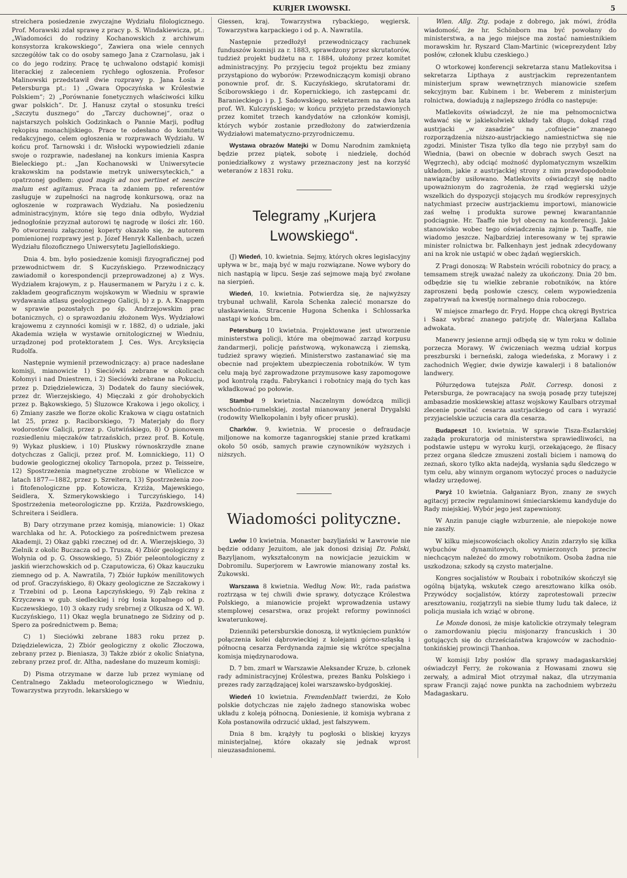KURJER LWOWSKI. 5
streichera posiedzenie zwyczajne Wydziału filologicznego. Prof. Morawski zdał sprawę z pracy p. S. Windakiewicza, pt.: „Wiadomości do rodziny Kochanowskich z archiwum konsystorza krakowskiego“, Zawiera ona wiele cennych szczegółów tak co do osoby samego Jana z Czarnolasu, jak i co do jego rodziny. Pracę tę uchwalono odstąpić komisji literackiej z zaleceniem rychłego ogłoszenia. Profesor Malinowski przedstawił dwie rozprawy p. Jana Łosia z Petersburga pt.: 1) „Gwara Opoczyńska w Królestwie Polskiem“; 2) „Porównanie fonetycznych właściwości kilku gwar polskich“. Dr. J. Hanusz czytał o stosunku treści „Szczytu dusznego“ do „Tarczy duchownej“, oraz o najstarszych polskich Godzinkach o Pannie Marji, podług rękopisu monachijskiego. Prace te odesłano do komitetu redakcyjnego, celem ogłoszenia w rozprawach Wydziału. W końcu prof. Tarnowski i dr. Wisłocki wypowiedzieli zdanie swoje o rozprawie, nadesłanej na konkurs imienia Kaspra Bieleckiego pt.: „Jan Kochanowski w Uniwersytecie krakowskim na podstawie metryk uniwersyteckich,“ a opatrzonej godłem: quod magis ad nos pertinet et nescire malum est agitamus. Praca ta zdaniem pp. referentów zasługuje w zupełności na nagrodę konkursową, oraz na ogłoszenie w rozprawach Wydziału. Na posiedzeniu administracyjnym, które się tego dnia odbyło, Wydział jednogłośnie przyznał autorowi tę nagrodę w ilości złr. 160. Po otworzeniu załączonej koperty okazało się, że autorem pomienionej rozprawy jest p. Józef Henryk Kallenbach, uczeń Wydziału filozoficznego Uniwersytetu Jagiellońskiego.
Dnia 4. bm. było posiedzenie komisji fizyograficznej pod przewodnictwem dr. S Kuczyńskiego. Przewodniczący zawiadomił o korespondencji przeprowadzonej a) z Wys. Wydziałem krajowym, z p. Hausermanem w Paryżu i z c. k. zakładem geograficznym wojskowym w Wiedniu w sprawie wydawania atlasu geologicznego Galicji, b) z p. A. Knappem w sprawie pozostałych po śp. Andrzejowskim prac botanicznych, c) o sprawozdaniu złożonem Wys. Wydziałowi krajowemu z czynności komisji w r. 1882, d) o udziale, jaki Akademia wzięła w wystawie ornitologicznej w Wiedniu, urządzonej pod protektoratem J. Ces. Wys. Arcyksięcia Rudolfa.
Następnie wymienił przewodniczący: a) prace nadesłane komisji, mianowicie 1) Sieciówki zebrane w okolicach Kołomyi i nad Dniestrem, i 2) Sieciówki zebrane na Pokuciu, przez p. Dziędzielewicza, 3) Dodatek do fauny sieciówek, przez dr. Wierzejskiego, 4) Mięczaki z gór drohobyckich przez p. Bąkowskiego, 5) Śluzowce Krakowa i jego okolicy, i 6) Zmiany zaszłe we florze okolic Krakowa w ciągu ostatnich lat 25, przez p. Raciborskiego, 7) Materjały do flory wodorostów Galicji, przez p. Gutwińskiego, 8) O pionowem rozsiedleniu mięczaków tatrzańskich, przez prof. B. Kotulę, 9) Wykaz pluskiew, i 10) Pluskwy równoskrzydłe znane dotychczas z Galicji, przez prof. M. Łomnickiego, 11) O budowie geologicznej okolicy Tarnopola, przez p. Teisseire, 12) Spostrzeżenia magnetyczne zrobione w Wieliczce w latach 1877—1882, przez p. Szreitera, 13) Spostrzeżenia zoo- i fitofenologiczne pp. Kotowicza, Krziża, Majewskiego, Seidlera, X. Szmerykowskiego i Turczyńskiego, 14) Spostrzeżenia meteorologiczne pp. Krziża, Pazdrowskiego, Schreitera i Seidlera.
B) Dary otrzymane przez komisją, mianowicie: 1) Okaz warchlaka od hr. A. Potockiego za pośrednictwem prezesa Akademji, 2) Okaz gąbki rzecznej od dr. A. Wierzejskiego, 3) Zielnik z okolic Buczacza od p. Trusza, 4) Zbiór geologiczny z Wołynia od p. G. Ossowskiego, 5) Zbiór peleontologiczny z jaskiń wierzchowskich od p. Czaputowicza, 6) Okaz kauczuku ziemnego od p. A. Nawratila, 7) Zbiór łupków menilitowych od prof. Graczyńskiego, 8) Okazy geologiczne ze Szczakowy i z Trzebini od p. Leona Łapczyńskiego, 9) Ząb rekina z Krzyczewa w gub. siedleckiej i róg łosia kopalnego od p. Kuczewskiego, 10) 3 okazy rudy srebrnej z Olkusza od X. Wł. Kuczyńskiego, 11) Okaz węgla brunatnego ze Sidziny od p. Spero za pośrednictwem p. Bema;
C) 1) Sieciówki zebrane 1883 roku przez p. Dziędzielewicza, 2) Zbiór geologiczny z okolic Złoczowa, zebrany przez p. Bieniasza, 3) Także zbiór z okolic Śniatyna, zebrany przez prof. dr. Altha, nadesłane do muzeum komisji:
D) Pisma otrzymane w darze lub przez wymianę od Centralnego Zakładu meteorologicznego w Wiedniu, Towarzystwa przyrodn. lekarskiego w
Giessen, kraj. Towarzystwa rybackiego, węgiersk. Towarzystwa karpackiego i od p. A. Nawratila.
Następnie przedłożył przewodniczący rachunek funduszów komisji za r. 1883, sprawdzony przez skrutatorów, tudzież projekt budżetu na r. 1884, ułożony przez komitet administracyjny. Po przyjęciu tegoż projektu bez zmiany przystąpiono do wyborów: Przewodniczącym komisji obrano ponownie prof. dr. S. Kuczyńskiego, skrutatorami dr. Ściborowskiego i dr. Kopernickiego, ich zastępcami dr. Baranieckiego i p. J. Sadowskiego, sekretarzem na dwa lata prof. Wł. Kulczyńskiego; w końcu przyjęto przedstawionych przez komitet trzech kandydatów na członków komisji, których wybór zostanie przedłożony do zatwierdzenia Wydziałowi matematyczno-przyrodniczemu.
Wystawa obrazów Matejki w Domu Narodnim zamkniętą będzie przez piątek, sobotę i niedzielę, dochód poniedziałkowy z wystawy przeznaczony jest na korzyść weteranów z 1831 roku.
Telegramy „Kurjera Lwowskiego“.
(J) Wiedeń, 10. kwietnia. Sejmy, których okres legislacyjny upływa w br., mają być w maju rozwiązane. Nowe wybory do nich nastąpią w lipcu. Sesje zaś sejmowe mają być zwołane na sierpień.
Wiedeń, 10. kwietnia. Potwierdza się, że najwyższy trybunał uchwalił, Karola Schenka zalecić monarsze do ułaskawienia. Stracenie Hugona Schenka i Schlossarka nastąpi w końcu bm.
Petersburg 10 kwietnia. Projektowane jest utworzenie ministerstwa policji, które ma obejmować zarząd korpusu żandarmerji, policję państwową, wykonawczą i ziemską, tudzież sprawy więzień. Ministerstwo zastanawiać się ma obecnie nad projektem ubezpieczenia robotników. W tym celu mają być zaprowadzone przymusowe kasy zapomogowe pod kontrolą rządu. Fabrykanci i robotnicy mają do tych kas wkładkować po połowie.
Stambuł 9 kwietnia. Naczelnym dowódzcą milicji wschodnio-rumelskiej, został mianowany jenerał Drygalski (rodowity Wielkopolanin i były oficer pruski).
Charków. 9. kwietnia. W procesie o defraudacje miljonowe na komorze taganrogskiej stanie przed kratkami około 50 osób, samych prawie czynowników wyższych i niższych.
Wiadomości polityczne.
Lwów 10 kwietnia. Monaster bazyljański w Ławrowie nie będzie oddany Jezuitom, ale jak donosi dzisiaj Dz. Polski, Bazyljanom, wykształconym na nowicjacie jezuickim w Dobromilu. Superjorem w Ławrowie mianowany został ks. Żukowski.
Warszawa 8 kwietnia. Według Now. Wr., rada państwa roztrząsa w tej chwili dwie sprawy, dotyczące Królestwa Polskiego, a mianowicie projekt wprowadzenia ustawy stemplowej cesarstwa, oraz projekt reformy powinności kwaterunkowej.
Dzienniki petersburskie donoszą, iż wytknięciem punktów połączenia kolei dąbrowieckiej z kolejami górno-szląską i północną cesarza Ferdynanda zajmie się wkrótce specjalna komisja międzynarodowa.
D. 7 bm. zmarł w Warszawie Aleksander Kruze, b. członek rady administracyjnej Królestwa, prezes Banku Polskiego i prezes rady zarządzającej kolei warszawsko-bydgoskiej.
Wiedeń 10 kwietnia. Fremdenblatt twierdzi, że Koło polskie dotychczas nie zajęło żadnego stanowiska wobec układu z koleją północną. Doniesienie, iż komisja wybrana z Koła postanowiła odrzucić układ, jest fałszywem.
Dnia 8 bm. krążyły tu pogłoski o bliskiej kryzys ministerjalnej, które okazały się jednak wprost nieuzasadnionemi.
Wien. Allg. Ztg. podaje z dobrego, jak mówi, źródła wiadomość, że hr. Schönborn ma być powołany do ministerstwa, a na jego miejsce ma zostać namiestnikiem morawskim hr. Ryszard Clam-Martinic (wiceprezydent Izby posłów, członek klubu czeskiego.)
O wtorkowej konferencji sekretarza stanu Matlekovitsa i sekretarza Lipthaya z austrjackim reprezentantem ministerjum spraw wewnętrznych mianowicie szefem sekcyjnym bar. Kubinem i br. Weberem z ministerjum rolnictwa, dowiadują z najlepszego źródła co następuje:
Matlekovits oświadczył, że nie ma pełnomocnictwa wdawać się w jakiekolwiek układy tak długo, dokąd rząd austrjacki „w zasadzie“ na „cofnięcie“ znanego rozporządzenia niższo-austrjackiego namiestnictwa się nie zgodzi. Minister Tisza tylko dla tego nie przybył sam do Wiednia, (bawi on obecnie w dobrach swych Geszt na Węgrzech), aby odciąć możność dyplomatycznym wszelkim układom, jakie z austrjackiej strony z nim prawdopodobnie nawiązaćby usiłowano. Matlekovits oświadczył się nadto upoważnionym do zagrożenia, że rząd węgierski użyje wszelkich do dyspozycji stojących mu środków represyjnych natychmiast przeciw austrjackiemu importowi, mianowicie zaś wełnę i produkta surowe pewnej kwarantannie podciągnie. Hr. Taaffe nie był obecny na konferencji. Jakie stanowisko wobec tego oświadczenia zajmie p. Taaffe, nie wiadomo jeszcze. Najbardziej interesowany w tej sprawie minister rolnictwa br. Falkenhayn jest jednak zdecydowany ani na krok nie ustąpić w obec żądań węgierskich.
Z Pragi donoszą: W Rabstein wrócili robotnicy do pracy, a temsamem strejk uważać należy za ukończony. Dnia 20 bm. odbędzie się tu wielkie zebranie robotników, na które zaproszeni będą posłowie czescy, celem wypowiedzenia zapatrywań na kwestję normalnego dnia roboczego.
W miejsce zmarłego dr. Fryd. Hoppe chcą okręgi Bystrica i Saaz wybrać znanego patrjotę dr. Walerjana Kallaba adwokata.
Manewry jesienne armji odbędą się w tym roku w dolinie porzecza Morawy. W ćwiczeniach wezmą udział korpus preszburski i berneński, załoga wiedeńska, z Morawy i z zachodnich Węgier, dwie dywizje kawalerji i 8 batalionów landwery.
Półurzędowa tutejsza Polit. Corresp. donosi z Petersburga, że powracający na swoją posadę przy tutejszej ambasadzie moskiewskiej attasz wojskowy Kaulbars otrzymał zlecenie powitać cesarza austrjackiego od cara i wyrazić przyjacielskie uczucia cara dla cesarza.
Budapeszt 10. kwietnia. W sprawie Tisza-Eszlarskiej zażąda prokuratorja od ministerstwa sprawiedliwości, na podstawie ustępu w wyroku kurji, orzekającego, że flisacy przez organa śledcze zmuszeni zostali biciem i namową do zeznań, skoro tylko akta nadejdą, wysłania sądu śledczego w tym celu, aby winnym organom wytoczyć proces o nadużycie władzy urzędowej.
Paryż 10 kwietnia. Gałganiarz Byon, znany ze swych agitacyj przeciw regulaminowi śmieciarskiemu kandyduje do Rady miejskiej. Wybór jego jest zapewniony.
W Anzin panuje ciągłe wzburzenie, ale niepokoje nowe nie zaszły.
W kilku miejscowościach okolicy Anzin zdarzyło się kilka wybuchów dynamitowych, wymierzonych przeciw niechcącym należeć do zmowy robotnikom. Osoba żadna nie uszkodzona; szkody są czysto materjalne.
Kongres socjalistów w Roubaix i robotników skończył się ogólną bijatyką, wskutek czego aresztowano kilka osób. Przywódcy socjalistów, którzy zaprotestowali przeciw aresztowaniu, rozjątrzyli na siebie tłumy ludu tak dalece, iż policja musiała ich wziąć w obronę.
Le Monde donosi, że misje katolickie otrzymały telegram o zamordowaniu pięciu misjonarzy francuskich i 30 gotujących się do chrześciaństwa krajowców w zachodnio-tonkińskiej prowincji Thanhoa.
W komisji Izby posłów dla sprawy madagaskarskiej oświadczył Ferry, że rokowania z Howasami znowu się zerwały, a admirał Miot otrzymał nakaz, dla utrzymania spraw Francji zająć nowe punkta na zachodniem wybrzeżu Madagaskaru.